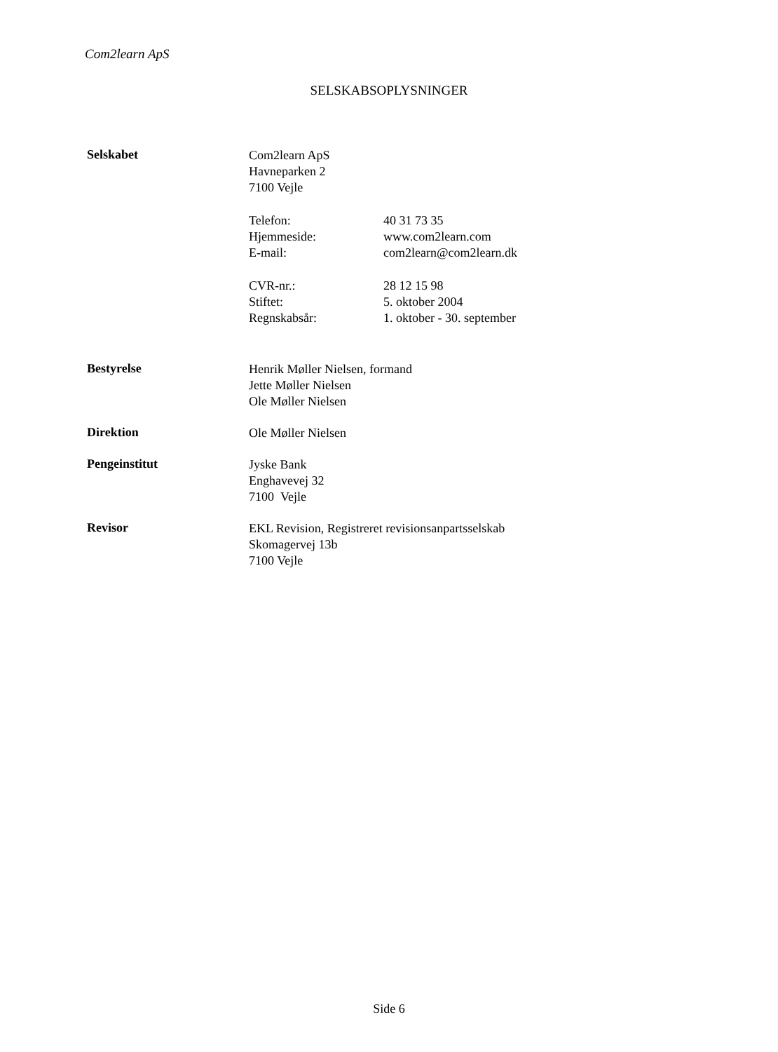Com2learn ApS
SELSKABSOPLYSNINGER
Selskabet
Com2learn ApS
Havneparken 2
7100 Vejle
Telefon: 40 31 73 35
Hjemmeside: www.com2learn.com
E-mail: com2learn@com2learn.dk
CVR-nr.: 28 12 15 98
Stiftet: 5. oktober 2004
Regnskabsår: 1. oktober - 30. september
Bestyrelse
Henrik Møller Nielsen, formand
Jette Møller Nielsen
Ole Møller Nielsen
Direktion
Ole Møller Nielsen
Pengeinstitut
Jyske Bank
Enghavevej 32
7100 Vejle
Revisor
EKL Revision, Registreret revisionsanpartsselskab
Skomagervej 13b
7100 Vejle
Side 6